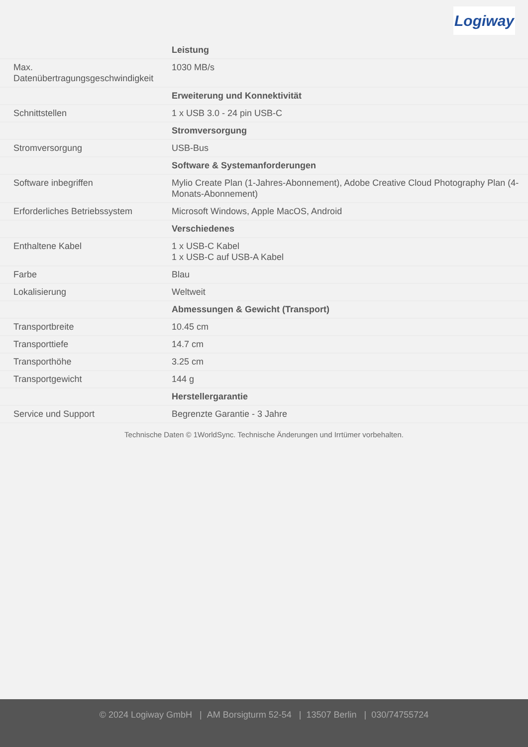Logiway
| | Leistung |
| Max. Datenübertragungsgeschwindigkeit | 1030 MB/s |
| | Erweiterung und Konnektivität |
| Schnittstellen | 1 x USB 3.0 - 24 pin USB-C |
| | Stromversorgung |
| Stromversorgung | USB-Bus |
| | Software & Systemanforderungen |
| Software inbegriffen | Mylio Create Plan (1-Jahres-Abonnement), Adobe Creative Cloud Photography Plan (4-Monats-Abonnement) |
| Erforderliches Betriebssystem | Microsoft Windows, Apple MacOS, Android |
| | Verschiedenes |
| Enthaltene Kabel | 1 x USB-C Kabel 1 x USB-C auf USB-A Kabel |
| Farbe | Blau |
| Lokalisierung | Weltweit |
| | Abmessungen & Gewicht (Transport) |
| Transportbreite | 10.45 cm |
| Transporttiefe | 14.7 cm |
| Transporthöhe | 3.25 cm |
| Transportgewicht | 144 g |
| | Herstellergarantie |
| Service und Support | Begrenzte Garantie - 3 Jahre |
Technische Daten © 1WorldSync. Technische Änderungen und Irrtümer vorbehalten.
© 2024 Logiway GmbH | AM Borsigturm 52-54 | 13507 Berlin | 030/74755724